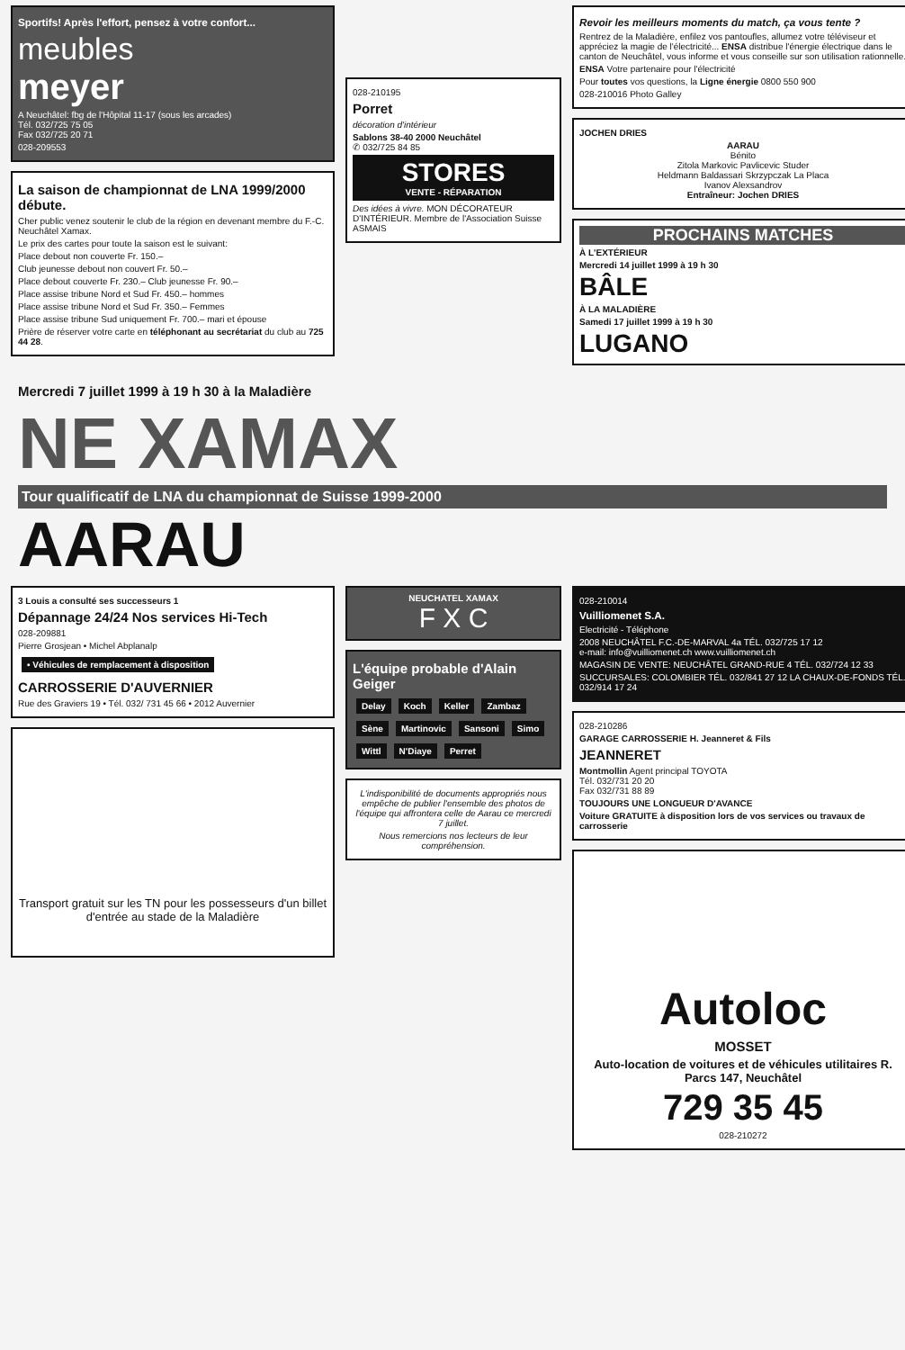Sportifs! Après l'effort, pensez à votre confort...
meubles
meyer
A Neuchâtel: fbg de l'Hôpital 11-17 (sous les arcades)
Tél. 032/725 75 05
Fax 032/725 20 71
028-209553
La saison de championnat de LNA 1999/2000 débute.
Cher public venez soutenir le club de la région en devenant membre du F.-C. Neuchâtel Xamax.
Le prix des cartes pour toute la saison est le suivant:
Place debout non couverte Fr. 150.–
Club jeunesse debout non couvert Fr. 50.–
Place debout couverte Fr. 230.– Club jeunesse Fr. 90.–
Place assise tribune Nord et Sud Fr. 450.– hommes
Place assise tribune Nord et Sud Fr. 350.– Femmes
Place assise tribune Sud uniquement Fr. 700.– mari et épouse
Prière de réserver votre carte en téléphonant au secrétariat du club au 725 44 28.
028-210195
Porret
décoration d'intérieur
Sablons 38-40 2000 Neuchâtel
✆ 032/725 84 85
STORES
VENTE - RÉPARATION
Des idées à vivre. MON DÉCORATEUR D'INTÉRIEUR. Membre de l'Association Suisse ASMAIS
Revoir les meilleurs moments du match, ça vous tente ?
Rentrez de la Maladière, enfilez vos pantoufles, allumez votre téléviseur et appréciez la magie de l'électricité... ENSA distribue l'énergie électrique dans le canton de Neuchâtel, vous informe et vous conseille sur son utilisation rationnelle.
ENSA Votre partenaire pour l'électricité
Pour toutes vos questions, la Ligne énergie 0800 550 900
028-210016 Photo Galley
JOCHEN DRIES
AARAU
Bénito
Zitola Markovic Pavlicevic Studer
Heldmann Baldassari Skrzypczak La Placa
Ivanov Alexsandrov
Entraîneur: Jochen DRIES
PROCHAINS MATCHES
À L'EXTÉRIEUR
Mercredi 14 juillet 1999 à 19 h 30
BÂLE
À LA MALADIÈRE
Samedi 17 juillet 1999 à 19 h 30
LUGANO
Mercredi 7 juillet 1999 à 19 h 30 à la Maladière
NE XAMAX
Tour qualificatif de LNA du championnat de Suisse 1999-2000
AARAU
3 Louis a consulté ses successeurs 1
Dépannage 24/24 Nos services Hi-Tech
028-209881
Pierre Grosjean • Michel Abplanalp
• Véhicules de remplacement à disposition
CARROSSERIE D'AUVERNIER
Rue des Graviers 19 • Tél. 032/ 731 45 66 • 2012 Auvernier
Transport gratuit sur les TN pour les possesseurs d'un billet d'entrée au stade de la Maladière
NEUCHATEL XAMAX
F X C
L'équipe probable d'Alain Geiger
Delay Koch Keller Zambaz Sène Martinovic Sansoni Simo Wittl N'Diaye Perret
L'indisponibilité de documents appropriés nous empêche de publier l'ensemble des photos de l'équipe qui affrontera celle de Aarau ce mercredi 7 juillet.
Nous remercions nos lecteurs de leur compréhension.
028-210014
Vuilliomenet S.A.
Electricité - Téléphone
2008 NEUCHÂTEL F.C.-DE-MARVAL 4a TÉL. 032/725 17 12
e-mail: info@vuilliomenet.ch www.vuilliomenet.ch
MAGASIN DE VENTE: NEUCHÂTEL GRAND-RUE 4 TÉL. 032/724 12 33
SUCCURSALES: COLOMBIER TÉL. 032/841 27 12 LA CHAUX-DE-FONDS TÉL. 032/914 17 24
028-210286
GARAGE CARROSSERIE H. Jeanneret & Fils
JEANNERET
Montmollin Agent principal TOYOTA
Tél. 032/731 20 20
Fax 032/731 88 89
TOUJOURS UNE LONGUEUR D'AVANCE
Voiture GRATUITE à disposition lors de vos services ou travaux de carrosserie
Autoloc
MOSSET
Auto-location de voitures et de véhicules utilitaires R. Parcs 147, Neuchâtel
729 35 45
028-210272